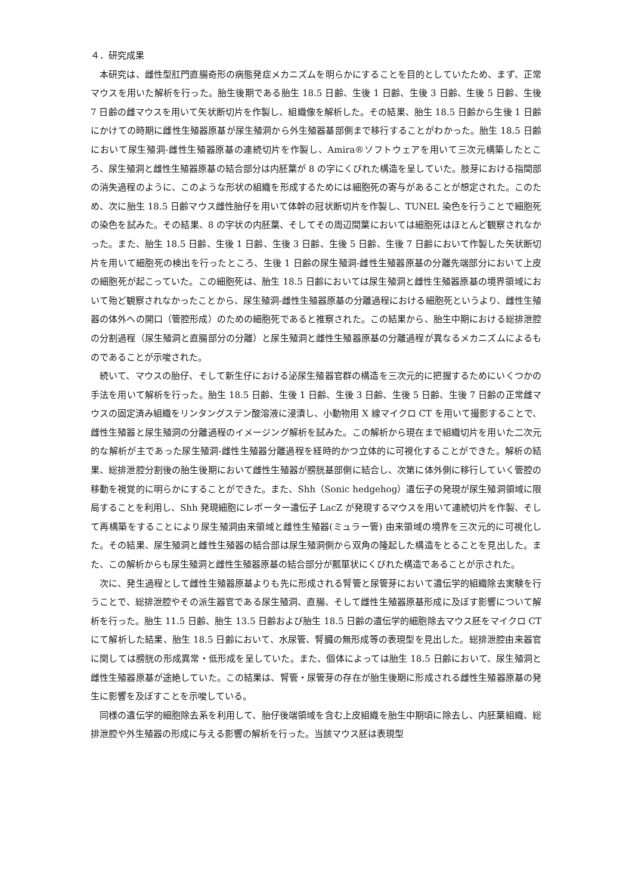４．研究成果
本研究は、雌性型肛門直腸奇形の病態発症メカニズムを明らかにすることを目的としていたため、まず、正常マウスを用いた解析を行った。胎生後期である胎生 18.5 日齢、生後 1 日齢、生後 3 日齢、生後 5 日齢、生後 7 日齢の雌マウスを用いて矢状断切片を作製し、組織像を解析した。その結果、胎生 18.5 日齢から生後 1 日齢にかけての時期に雌性生殖器原基が尿生殖洞から外生殖器基部側まで移行することがわかった。胎生 18.5 日齢において尿生殖洞-雌性生殖器原基の連続切片を作製し、Amira®ソフトウェアを用いて三次元構築したところ、尿生殖洞と雌性生殖器原基の結合部分は内胚葉が 8 の字にくびれた構造を呈していた。肢芽における指間部の消失過程のように、このような形状の組織を形成するためには細胞死の寄与があることが想定された。このため、次に胎生 18.5 日齢マウス雌性胎仔を用いて体幹の冠状断切片を作製し、TUNEL 染色を行うことで細胞死の染色を試みた。その結果、8 の字状の内胚葉、そしてその周辺間葉においては細胞死はほとんど観察されなかった。また、胎生 18.5 日齢、生後 1 日齢、生後 3 日齢、生後 5 日齢、生後 7 日齢において作製した矢状断切片を用いて細胞死の検出を行ったところ、生後 1 日齢の尿生殖洞-雌性生殖器原基の分離先端部分において上皮の細胞死が起こっていた。この細胞死は、胎生 18.5 日齢においては尿生殖洞と雌性生殖器原基の境界領域において殆ど観察されなかったことから、尿生殖洞-雌性生殖器原基の分離過程における細胞死というより、雌性生殖器の体外への開口（管腔形成）のための細胞死であると推察された。この結果から、胎生中期における総排泄腔の分割過程（尿生殖洞と直腸部分の分離）と尿生殖洞と雌性生殖器原基の分離過程が異なるメカニズムによるものであることが示唆された。
続いて、マウスの胎仔、そして新生仔における泌尿生殖器官群の構造を三次元的に把握するためにいくつかの手法を用いて解析を行った。胎生 18.5 日齢、生後 1 日齢、生後 3 日齢、生後 5 日齢、生後 7 日齢の正常雌マウスの固定済み組織をリンタングステン酸溶液に浸漬し、小動物用 X 線マイクロ CT を用いて撮影することで、雌性生殖器と尿生殖洞の分離過程のイメージング解析を試みた。この解析から現在まで組織切片を用いた二次元的な解析が主であった尿生殖洞-雌性生殖器分離過程を経時的かつ立体的に可視化することができた。解析の結果、総排泄腔分割後の胎生後期において雌性生殖器が膀胱基部側に結合し、次第に体外側に移行していく管腔の移動を視覚的に明らかにすることができた。また、Shh（Sonic hedgehog）遺伝子の発現が尿生殖洞領域に限局することを利用し、Shh 発現細胞にレポーター遺伝子 LacZ が発現するマウスを用いて連続切片を作製、そして再構築をすることにより尿生殖洞由来領域と雌性生殖器(ミュラー管) 由来領域の境界を三次元的に可視化した。その結果、尿生殖洞と雌性生殖器の結合部は尿生殖洞側から双角の隆起した構造をとることを見出した。また、この解析からも尿生殖洞と雌性生殖器原基の結合部分が瓢箪状にくびれた構造であることが示された。
次に、発生過程として雌性生殖器原基よりも先に形成される腎管と尿管芽において遺伝学的組織除去実験を行うことで、総排泄腔やその派生器官である尿生殖洞、直腸、そして雌性生殖器原基形成に及ぼす影響について解析を行った。胎生 11.5 日齢、胎生 13.5 日齢および胎生 18.5 日齢の遺伝学的細胞除去マウス胚をマイクロ CT にて解析した結果、胎生 18.5 日齢において、水尿管、腎臓の無形成等の表現型を見出した。総排泄腔由来器官に関しては膀胱の形成異常・低形成を呈していた。また、個体によっては胎生 18.5 日齢において、尿生殖洞と雌性生殖器原基が途絶していた。この結果は、腎管・尿管芽の存在が胎生後期に形成される雌性生殖器原基の発生に影響を及ぼすことを示唆している。
同様の遺伝学的細胞除去系を利用して、胎仔後端領域を含む上皮組織を胎生中期頃に除去し、内胚葉組織、総排泄腔や外生殖器の形成に与える影響の解析を行った。当該マウス胚は表現型